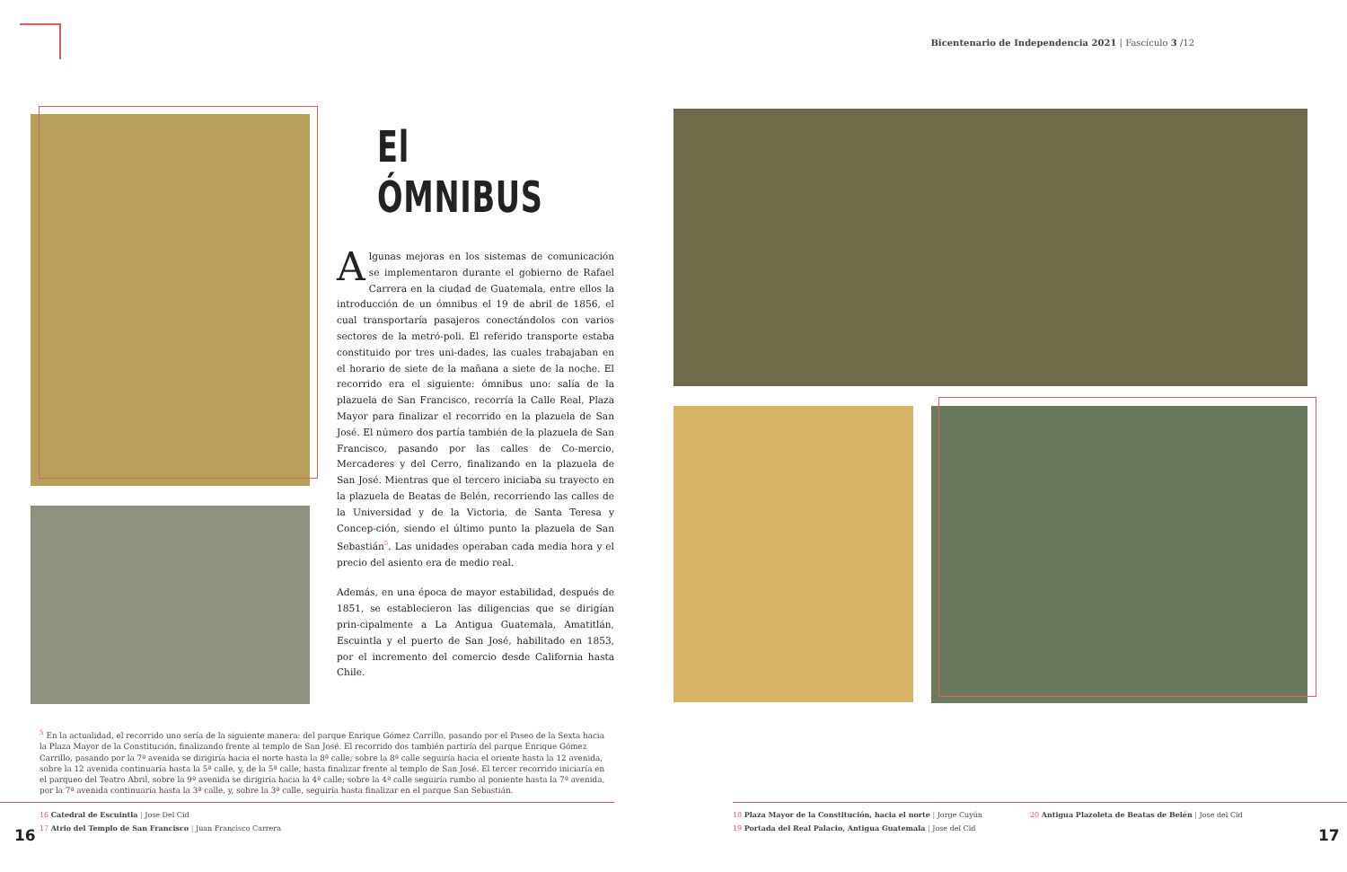Bicentenario de Independencia 2021 | Fascículo 3 /12
El ÓMNIBUS
Algunas mejoras en los sistemas de comunicación se implementaron durante el gobierno de Rafael Carrera en la ciudad de Guatemala, entre ellos la introducción de un ómnibus el 19 de abril de 1856, el cual transportaría pasajeros conectándolos con varios sectores de la metró-poli. El referido transporte estaba constituido por tres uni-dades, las cuales trabajaban en el horario de siete de la mañana a siete de la noche. El recorrido era el siguiente: ómnibus uno: salía de la plazuela de San Francisco, recorría la Calle Real, Plaza Mayor para finalizar el recorrido en la plazuela de San José. El número dos partía también de la plazuela de San Francisco, pasando por las calles de Co-mercio, Mercaderes y del Cerro, finalizando en la plazuela de San José. Mientras que el tercero iniciaba su trayecto en la plazuela de Beatas de Belén, recorriendo las calles de la Universidad y de la Victoria, de Santa Teresa y Concep-ción, siendo el último punto la plazuela de San Sebastián<sup>5</sup>. Las unidades operaban cada media hora y el precio del asiento era de medio real.
Además, en una época de mayor estabilidad, después de 1851, se establecieron las diligencias que se dirigían prin-cipalmente a La Antigua Guatemala, Amatitlán, Escuintla y el puerto de San José, habilitado en 1853, por el incremento del comercio desde California hasta Chile.
<sup>5</sup> En la actualidad, el recorrido uno sería de la siguiente manera: del parque Enrique Gómez Carrillo, pasando por el Paseo de la Sexta hacia la Plaza Mayor de la Constitución, finalizando frente al templo de San José. El recorrido dos también partiría del parque Enrique Gómez Carrillo, pasando por la 7ª avenida se dirigiría hacia el norte hasta la 8ª calle; sobre la 8ª calle seguiría hacia el oriente hasta la 12 avenida, sobre la 12 avenida continuaría hasta la 5ª calle, y, de la 5ª calle, hasta finalizar frente al templo de San José. El tercer recorrido iniciaría en el parqueo del Teatro Abril, sobre la 9ª avenida se dirigiría hacia la 4ª calle; sobre la 4ª calle seguiría rumbo al poniente hasta la 7ª avenida, por la 7ª avenida continuaría hasta la 3ª calle, y, sobre la 3ª calle, seguiría hasta finalizar en el parque San Sebastián.
16 Catedral de Escuintla | Jose Del Cid
17 Atrio del Templo de San Francisco | Juan Francisco Carrera
18 Plaza Mayor de la Constitución, hacia el norte | Jorge Cuyún
19 Portada del Real Palacio, Antigua Guatemala | Jose del Cid
20 Antigua Plazoleta de Beatas de Belén | Jose del Cid
16 17